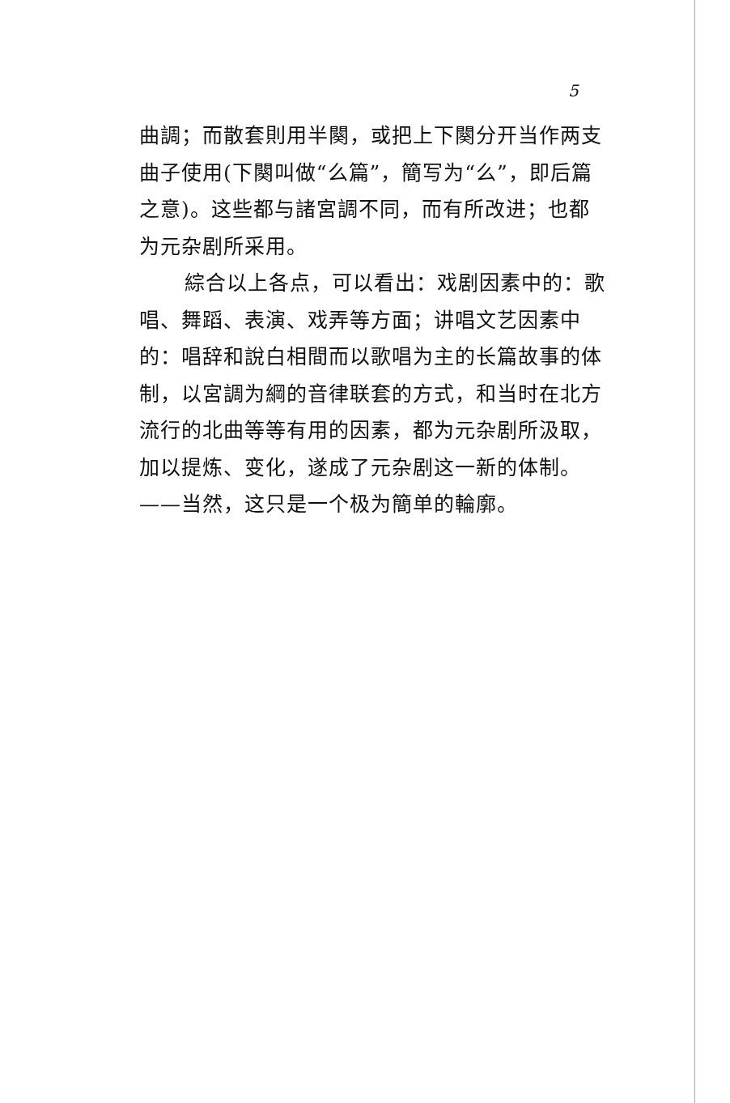5
曲調；而散套則用半闋，或把上下闋分开当作两支曲子使用(下闋叫做“么篇”，簡写为“么”，即后篇之意)。这些都与諸宮調不同，而有所改进；也都为元杂剧所采用。
綜合以上各点，可以看出：戏剧因素中的：歌唱、舞蹈、表演、戏弄等方面；讲唱文艺因素中的：唱辞和說白相間而以歌唱为主的长篇故事的体制，以宮調为綱的音律联套的方式，和当时在北方流行的北曲等等有用的因素，都为元杂剧所汲取，加以提炼、变化，遂成了元杂剧这一新的体制。——当然，这只是一个极为簡单的輪廓。